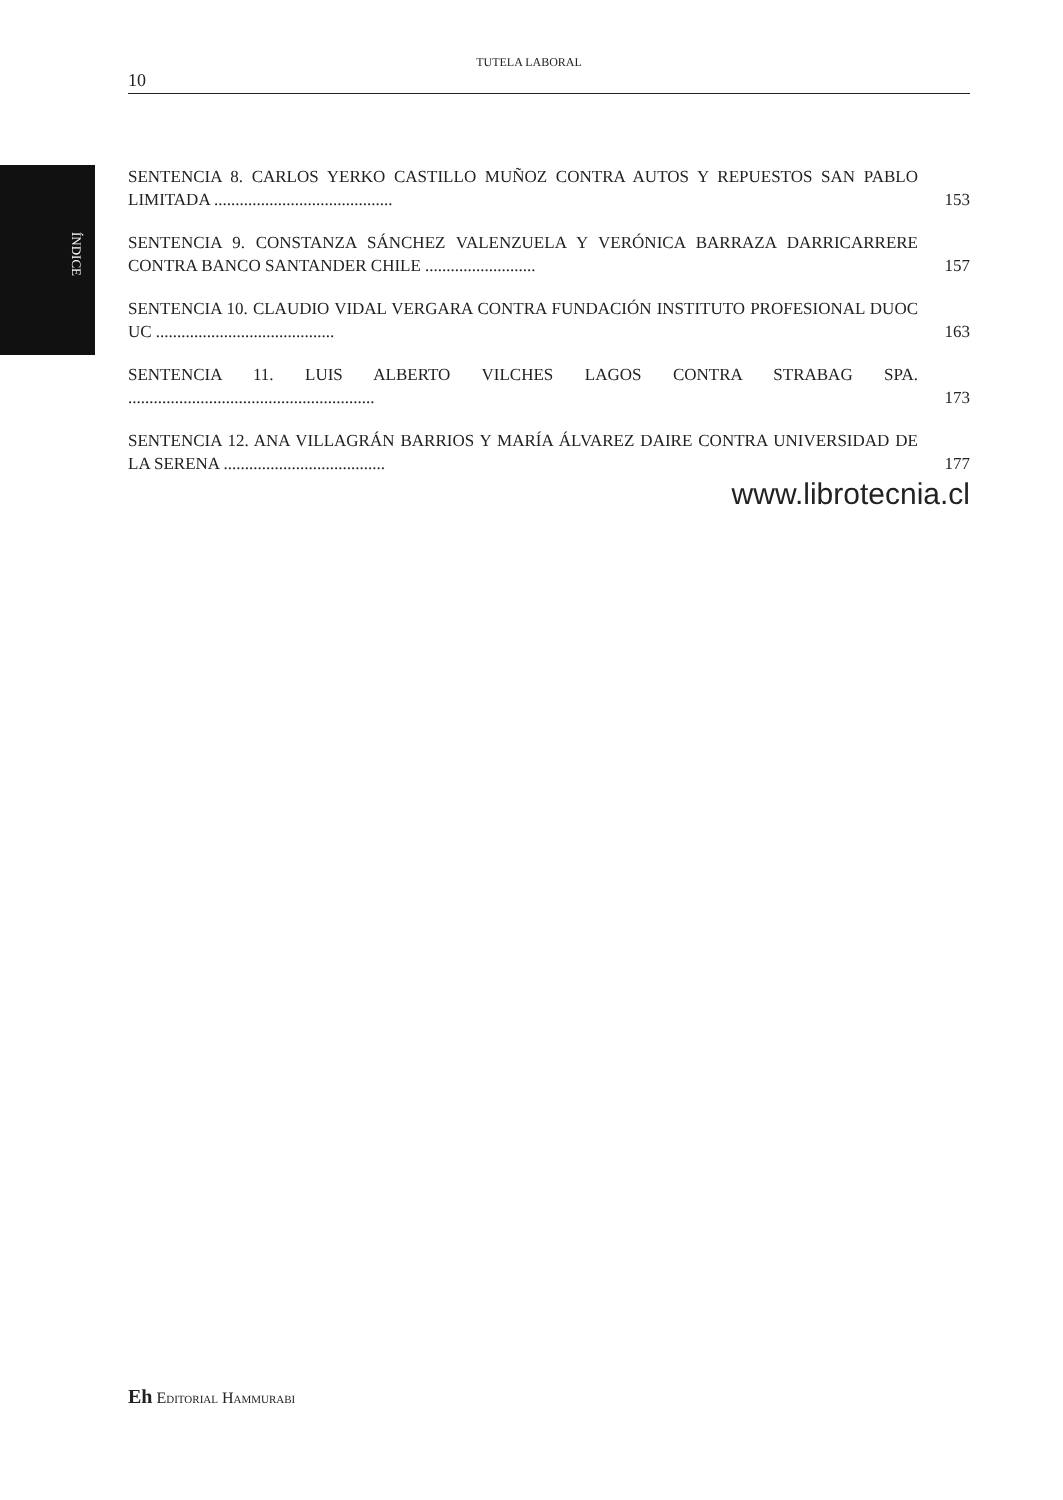ÍNDICE
TUTELA LABORAL
10
SENTENCIA 8. CARLOS YERKO CASTILLO MUÑOZ CONTRA AUTOS Y REPUESTOS SAN PABLO LIMITADA ..........................................
153
SENTENCIA 9. CONSTANZA SÁNCHEZ VALENZUELA Y VERÓNICA BARRAZA DARRICARRERE CONTRA BANCO SANTANDER CHILE ..........................
157
SENTENCIA 10. CLAUDIO VIDAL VERGARA CONTRA FUNDACIÓN INSTITUTO PROFESIONAL DUOC UC ..........................................
163
SENTENCIA 11. LUIS ALBERTO VILCHES LAGOS CONTRA STRABAG SPA. ..........................................................
173
SENTENCIA 12. ANA VILLAGRÁN BARRIOS Y MARÍA ÁLVAREZ DAIRE CONTRA UNIVERSIDAD DE LA SERENA ......................................
177
www.librotecnia.cl
Eh Editorial Hammurabi